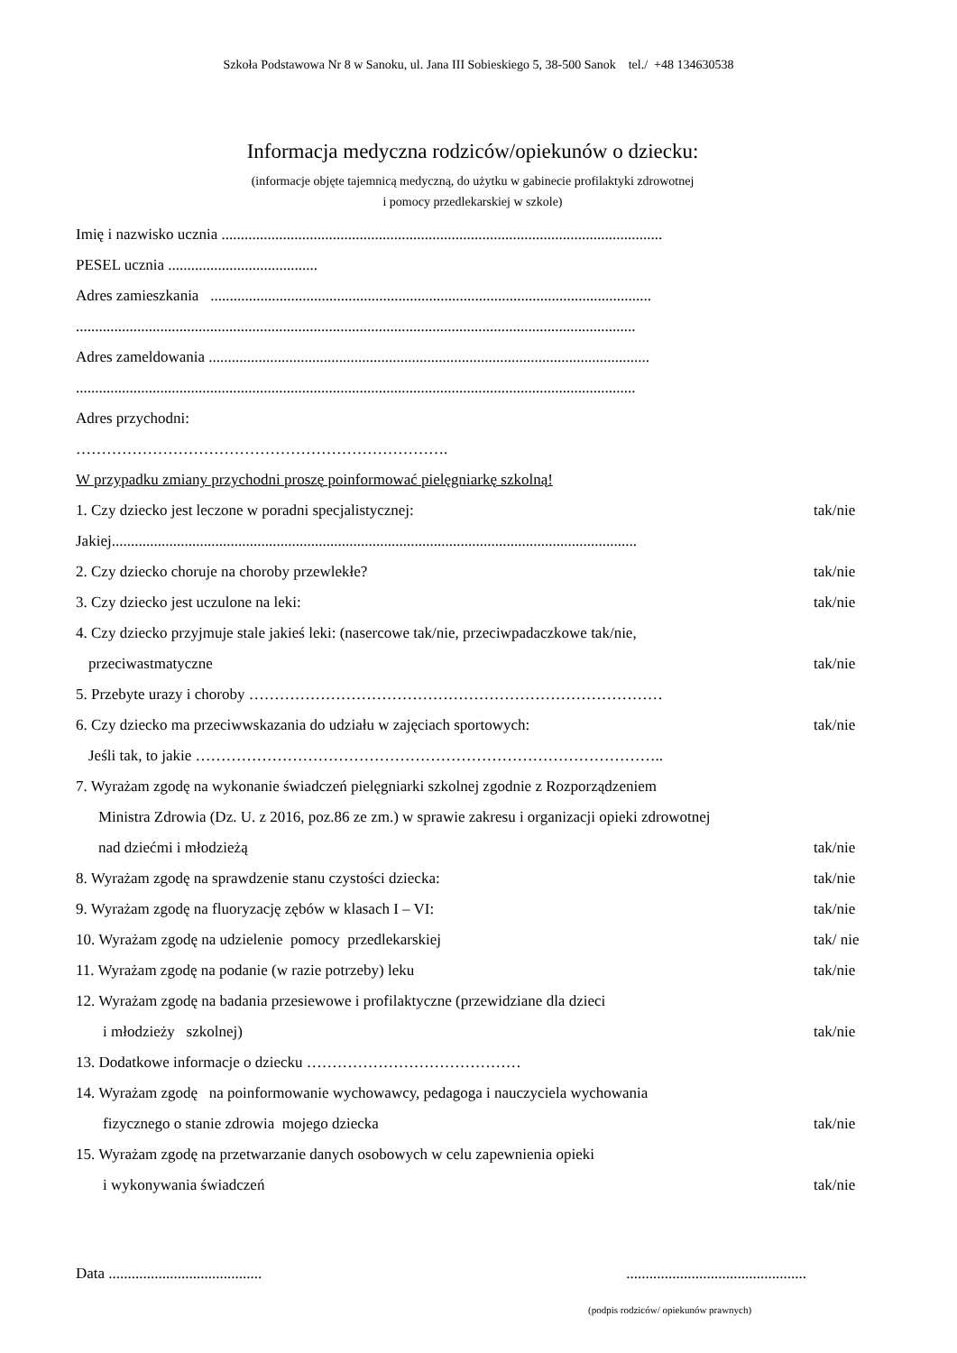Szkoła Podstawowa Nr 8 w Sanoku, ul. Jana III Sobieskiego 5, 38-500 Sanok tel./ +48 134630538
Informacja medyczna rodziców/opiekunów o dziecku:
(informacje objęte tajemnicą medyczną, do użytku w gabinecie profilaktyki zdrowotnej
i pomocy przedlekarskiej w szkole)
Imię i nazwisko ucznia ...................................................................................................................
PESEL ucznia .......................................
Adres zamieszkania ...................................................................................................................
..................................................................................................................................................
Adres zameldowania ...................................................................................................................
..................................................................................................................................................
Adres przychodni:
……………………………………………………………….
W przypadku zmiany przychodni proszę poinformować pielęgniarkę szkolną!
1. Czy dziecko jest leczone w poradni specjalistycznej: tak/nie
Jakiej.........................................................................................................................................
2. Czy dziecko choruje na choroby przewlekłe? tak/nie
3. Czy dziecko jest uczulone na leki: tak/nie
4. Czy dziecko przyjmuje stale jakieś leki: (nasercowe tak/nie, przeciwpadaczkowe tak/nie,
przeciwastmatyczne tak/nie
5. Przebyte urazy i choroby ………………………………………………………………………
6. Czy dziecko ma przeciwwskazania do udziału w zajęciach sportowych: tak/nie
Jeśli tak, to jakie ………………………………………………………………………………..
7. Wyrażam zgodę na wykonanie świadczeń pielęgniarki szkolnej zgodnie z Rozporządzeniem
Ministra Zdrowia (Dz. U. z 2016, poz.86 ze zm.) w sprawie zakresu i organizacji opieki zdrowotnej
nad dziećmi i młodzieżą tak/nie
8. Wyrażam zgodę na sprawdzenie stanu czystości dziecka: tak/nie
9. Wyrażam zgodę na fluoryzację zębów w klasach I – VI: tak/nie
10. Wyrażam zgodę na udzielenie pomocy przedlekarskiej tak/ nie
11. Wyrażam zgodę na podanie (w razie potrzeby) leku tak/nie
12. Wyrażam zgodę na badania przesiewowe i profilaktyczne (przewidziane dla dzieci
i młodzieży szkolnej) tak/nie
13. Dodatkowe informacje o dziecku ……………………………………
14. Wyrażam zgodę na poinformowanie wychowawcy, pedagoga i nauczyciela wychowania
fizycznego o stanie zdrowia mojego dziecka tak/nie
15. Wyrażam zgodę na przetwarzanie danych osobowych w celu zapewnienia opieki
i wykonywania świadczeń tak/nie
Data .......................................................................................
(podpis rodziców/ opiekunów prawnych)